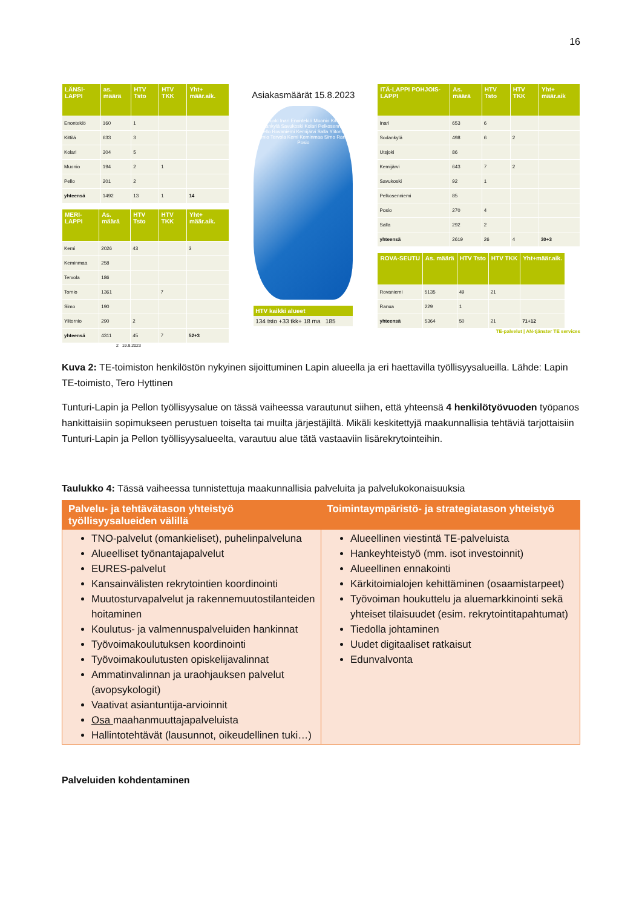16
| LÄNSI-LAPPI | as. määrä | HTV Tsto | HTV TKK | Yht+ määr.aik. |
| --- | --- | --- | --- | --- |
| Enontekiö | 160 | 1 | | |
| Kittilä | 633 | 3 | | |
| Kolari | 304 | 5 | | |
| Muonio | 194 | 2 | 1 | |
| Pello | 201 | 2 | | |
| yhteensä | 1492 | 13 | 1 | 14 |
| MERI-LAPPI | As. määrä | HTV Tsto | HTV TKK | Yht+ määr.aik. |
| --- | --- | --- | --- | --- |
| Kemi | 2026 | 43 | | 3 |
| Keminmaa | 258 | | | |
| Tervola | 186 | | | |
| Tornio | 1361 | | 7 | |
| Simo | 190 | | | |
| Ylitornio | 290 | 2 | | |
| yhteensä | 4311 | 45 | 7 | 52+3 |
2 19.9.2023
Asiakasmäärät 15.8.2023
Utsjoki Inari Enontekiö Muonio Kittilä Sodankylä Savukoski Kolari Pelkosenniemi Pello Rovaniemi Kemijärvi Salla Ylitornio Tornio Tervola Kemi Keminmaa Simo Ranua Posio
HTV kaikki alueet
134 tsto +33 tkk+ 18 ma 185
| ITÄ-LAPPI POHJOIS-LAPPI | As. määrä | HTV Tsto | HTV TKK | Yht+ määr.aik |
| --- | --- | --- | --- | --- |
| Inari | 653 | 6 | | |
| Sodankylä | 498 | 6 | 2 | |
| Utsjoki | 86 | | | |
| Kemijärvi | 643 | 7 | 2 | |
| Savukoski | 92 | 1 | | |
| Pelkosenniemi | 85 | | | |
| Posio | 270 | 4 | | |
| Salla | 292 | 2 | | |
| yhteensä | 2619 | 26 | 4 | 30+3 |
| ROVA-SEUTU | As. määrä | HTV Tsto | HTV TKK | Yht+määr.aik. |
| --- | --- | --- | --- | --- |
| Rovaniemi | 5135 | 49 | 21 | |
| Ranua | 229 | 1 | | |
| yhteensä | 5364 | 50 | 21 | 71+12 |
TE-palvelut | AN-tjänster TE services
Kuva 2: TE-toimiston henkilöstön nykyinen sijoittuminen Lapin alueella ja eri haettavilla työllisyysalueilla. Lähde: Lapin TE-toimisto, Tero Hyttinen
Tunturi-Lapin ja Pellon työllisyysalue on tässä vaiheessa varautunut siihen, että yhteensä 4 henkilötyövuoden työpanos hankittaisiin sopimukseen perustuen toiselta tai muilta järjestäjiltä. Mikäli keskitettyjä maakunnallisia tehtäviä tarjottaisiin Tunturi-Lapin ja Pellon työllisyysalueelta, varautuu alue tätä vastaaviin lisärekrytointeihin.
Taulukko 4: Tässä vaiheessa tunnistettuja maakunnallisia palveluita ja palvelukokonaisuuksia
| Palvelu- ja tehtävätason yhteistyö työllisyysalueiden välillä | Toimintaympäristö- ja strategiatason yhteistyö |
| --- | --- |
| TNO-palvelut (omankieliset), puhelinpalveluna Alueelliset työnantajapalvelut EURES-palvelut Kansainvälisten rekrytointien koordinointi Muutosturvapalvelut ja rakennemuutostilanteiden hoitaminen Koulutus- ja valmennuspalveluiden hankinnat Työvoimakoulutuksen koordinointi Työvoimakoulutusten opiskelijavalinnat Ammatinvalinnan ja uraohjauksen palvelut (avopsykologit) Vaativat asiantuntija-arvioinnit Osa maahanmuuttajapalveluista Hallintotehtävät (lausunnot, oikeudellinen tuki…) | Alueellinen viestintä TE-palveluista Hankeyhteistyö (mm. isot investoinnit) Alueellinen ennakointi Kärkitoimialojen kehittäminen (osaamistarpeet) Työvoiman houkuttelu ja aluemarkkinointi sekä yhteiset tilaisuudet (esim. rekrytointitapahtumat) Tiedolla johtaminen Uudet digitaaliset ratkaisut Edunvalvonta |
Palveluiden kohdentaminen